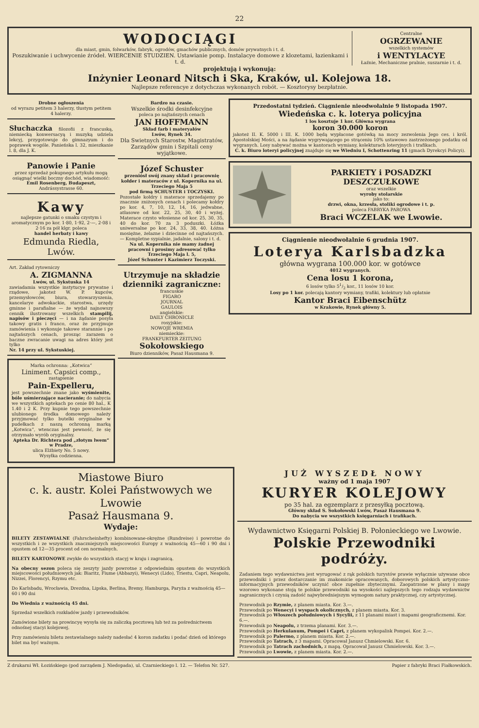22
WODOCIĄGI
dla miast, gmin, folwarków, fabryk, ogrodów, gmachów publicznych, domów prywatnych i t. d.
Poszukiwanie i uchwycenie źródeł. WIERCENIE STUDZIEN. Ustawianie pomp. Instalacye domowe z klozetami, łazienkami i t. d.
Centralne
OGRZEWANIE
wszelkich systemów
i WENTYLACYE
Łaźnie, Mechaniczne pralnie, suszarnie i t. d.
projektują i wykonują:
Inżynier Leonard Nitsch i Ska, Kraków, ul. Kolejowa 18.
Najlepsze referencye z dotychczas wykonanych robót. — Kosztorysy bezpłatnie.
Drobne ogłoszenia
od wyrazu petitem 3 halerzy, tłustym petitem 4 halerzy.
Słuchaczka filozofii z francuską, niemiecką konwersacyą i muzyką udziela lekcyj, przygotowuje do gimnazyum i do poprawek wogóle. Panieńska l. 32, mieszkanie l. 8, dla J. K.
Panowie i Panie
przez sprzedaż pokupnego artykułu mogą osiągnąć wielki boczny dochód, wiadomość: Emil Rosenberg, Budapeszt, Andrássystrasse 60.
Kawy
najlepsze gatunki o smaku czystym i aromatycznym po kor. 1·80, 1·92, 2·—, 2·08 i 2·16 za pół klgr. poleca
handel herbaty i kawy
Edmunda Riedla, Lwów.
Art. Zakład rytowniczy
A. ZIGMANNA
Lwów, ul. Sykstuska 14
zawiadamia wszystkie instytucye prywatne i rządowe, jakoteż W. P. kupców, przemysłowców, biura, stowarzyszenia, kancelarye adwokackie, starostwa, urzędy gminne i parafialne — że wydał najnowszy cennik ilustrowany wszelkich stampilij, napisów i pieczęci — i na żądanie posyła takowy gratis i franco, oraz że przyjmuje zamówienia i wykonuje takowe starannie i po najtańszych cenach, prosząc zarazem o baczne zwracanie uwagi na adres który jest tylko
Nr. 14 przy ul. Sykstuskiej.
Marka ochronna: „Kotwica“
Liniment. Capsici comp.,
zastąpienie
Pain-Expelleru,
jest powszechnie znane jako wyśmienite, bóle uśmierzające nacieranie; do nabycia we wszystkich aptekach po cenie 80 hal., K 1.40 i 2 K. Przy kupnie tego powszechnie ulubionego środka domowego należy przyjmować tylko butelki oryginalne w pudełkach z naszą ochronną marką „Kotwica“, wtenczas jest pewność, że się otrzymało wyrób oryginalny.
Apteka Dr. Richtera pod „złotym lwem“ w Pradze,
ulica Elżbiety No. 5 nowy.
Wysyłka codzienna.
Bardzo na czasie.
Wszelkie środki desinfekcyjne
poleca po najtańszych cenach
JAN HOFFMANN
Skład farb i materyałów
Lwów, Rynek 34.
Dla Swietnych Starostw, Magistratów, Zarządów gmin i Szpitali ceny wyjątkowe.
Józef Schuster
przeniósł swój znany skład i pracownię kołder i materaców z ul. Kopernika na ul. Trzeciego Maja 5
pod firmą SCHUSTER i TOCZYSKI.
Pozostałe kołdry i materace sprzedajemy po znacznie zniżonych cenach i polecamy kołdry po kor. 4, 7, 10, 12, 14, 16, jedwabne, atłasowe od kor. 22, 25, 30, 40 i wyżej. Materace czysto włosienne od kor. 25, 30, 35, 40 do kor. 70 za 3 poduszki. Łóżka uniwersalne po kor. 24, 33, 38, 40. Łóżna mosiężne, żelazne i dziecinne od najtańszych. — Kompletne sypialnie, jadalnie, salony i t. d.
Na ul. Kopernika nie mamy żadnej pracowni i prosimy adresować tylko Trzeciego Maja l. 5,
Józef Schuster i Kazimierz Toczyski.
Utrzymuje na składzie dzienniki zagraniczne:
francuskie
FIGARO
JOURNAL
GAULOIS
angielskie:
DAILY CHRONICLE
rosyjskie:
NOWOJE WREMIA
niemieckie:
FRANKFURTER ZEITUNG
Sokołowskiego
Biuro dzienników, Pasaż Hausmana 9.
Przedostatni tydzień. Ciągnienie nieodwołalnie 9 listopada 1907.
Wiedeńska c. k. loterya policyjna
1 los kosztuje 1 kor. Główna wygrana
koron 30.000 koron
jakoteż II. K. 5000 i III. K. 1000 będą wypłacone gotówką na mocy zezwolenia Jego ces. i król. Apostolskiej Mości, a na żądanie wygrywającego po strąceniu 10% ustawowo zastrzeżonego podatku od wygranych. Losy nabywać można w kantorach wymiany, kolekturach loteryjnych i trafikach.
C. k. Biuro loteryi policyjnej znajduje się we Wiedniu I, Schottenring 11 (gmach Dyrekcyi Policyi).
PARKIETY i POSADZKI DESZCZUŁKOWE
oraz wszelkie
wyroby stolarskie
jako to:
drzwi, okna, krzesła, stoliki ogrodowe i t. p.
poleca FABRYKA PAROWA
Braci WCZELAK we Lwowie.
Ciągnienie nieodwołalnie 6 grudnia 1907.
Loterya Karlsbadzka
główna wygrana 100.000 kor. w gotówce
4012 wygranych.
Cena losu 1 korona,
6 losów tylko 51/2 kor., 11 losów 10 kor.
Losy po 1 kor. polecają kantory wymiany, trafiki, kolektury lub opłatnie
Kantor Braci Eibenschütz
w Krakowie, Rynek główny 5.
Miastowe Biuro
c. k. austr. Kolei Państwowych we Lwowie
Pasaż Hausmana 9.
Wydaje:
BILETY ZESTAWIALNE (Fahrscheinhefty) kombinowane-okrężne (Rundreise) i powrotne do wszystkich i ze wszystkich znaczniejszych miejscowości Europy z ważnością 45—60 i 90 dni i opustem od 12—35 procent od cen normalnych.
BILETY KARTONOWE zwykłe do wszystkich stacyj w kraju i zagranicą.
Na obecny sezon poleca się zeszyty jazdy powrotne z odpowiednim opustem do wszystkich miejscowości południowych jak: Biaritz, Fiume (Abbazyi), Wenecyi (Lido), Triestu, Capri, Neapolu, Nizzei, Florencyi, Rzymu etc.
Do Karlsbadu, Wrocławia, Drezdna, Lipska, Berlina, Bremy, Hamburga, Paryża z ważnością 45—60 i 90 dni
Do Wiednia z ważnością 45 dni.
Sprzedaż wszelkich rozkładów jazdy i przewodników.
Zamówione bilety na prowincyę wysyła się za zaliczką pocztową lub też za pośrednictwem odnośnej stacyi kolejowej.
Przy zamówieniu biletu zestawialnego należy nadesłać 4 koron zadatku i podać dzień od którego bilet ma być ważnym.
JUŻ WYSZEDŁ NOWY
ważny od 1 maja 1907
KURYER KOLEJOWY
po 35 hal. za egzemplarz z przesyłką pocztową.
Główny skład S. Sokołowski Lwów, Pasaż Hausmana 9.
Do nabycia we wszystkich księgarniach i trafikach.
Wydawnictwo Księgarni Polskiej B. Połonieckiego we Lwowie.
Polskie Przewodniki podróży.
Zadaniem tego wydawnictwa jest wyrugować z rąk polskich turystów prawie wyłącznie używane obce przewodniki i przez dostarczanie im znakomicie opracowanych, doborowych polskich artystyczno-informacyjnych przewodników uczynić obce zupełnie zbytecznymi. Zaopatrzone w plany i mapy wzorowo wykonane stoją te polskie przewodniki na wysokości najlepszych tego rodzaju wydawnictw zagranicznych i czynią zadość najwybredniejszym wymogom natury praktycznej, czy artystycznej.
Przewodnik po Rzymie, z planem miasta. Kor. 3.—.
Przewodnik po Wenecyi i wyspach okolicznych, z planem miasta. Kor. 3.
Przewodnik po Włoszech południowych i Sycylii, z 11 planami miast i mapami geograficznemi. Kor. 6.—.
Przewodnik po Neapolu, z trzema planami. Kor. 3.—.
Przewodnik po Herkulanum, Pompei i Capri, z planem wykopalisk Pompei. Kor. 2.—.
Przewodnik po Palermo, z planem miasta. Kor. 2.—.
Przewodnik po Tatrach, z 3 mapami. Opracował Janusz Chmielowski. Kor. 6.
Przewodnik po Tatrach zachodnich, z mapą. Opracował Janusz Chmielowski. Kor. 3.—.
Przewodnik po Lwowie, z planem miasta. Kor. 2.—.
Z drukarni Wł. Łozińskiego (pod zarządem J. Niedopada), ul. Czarnieckiego l. 12. — Telefon Nr. 527. Papier z fabryki Braci Fiałkowskich.